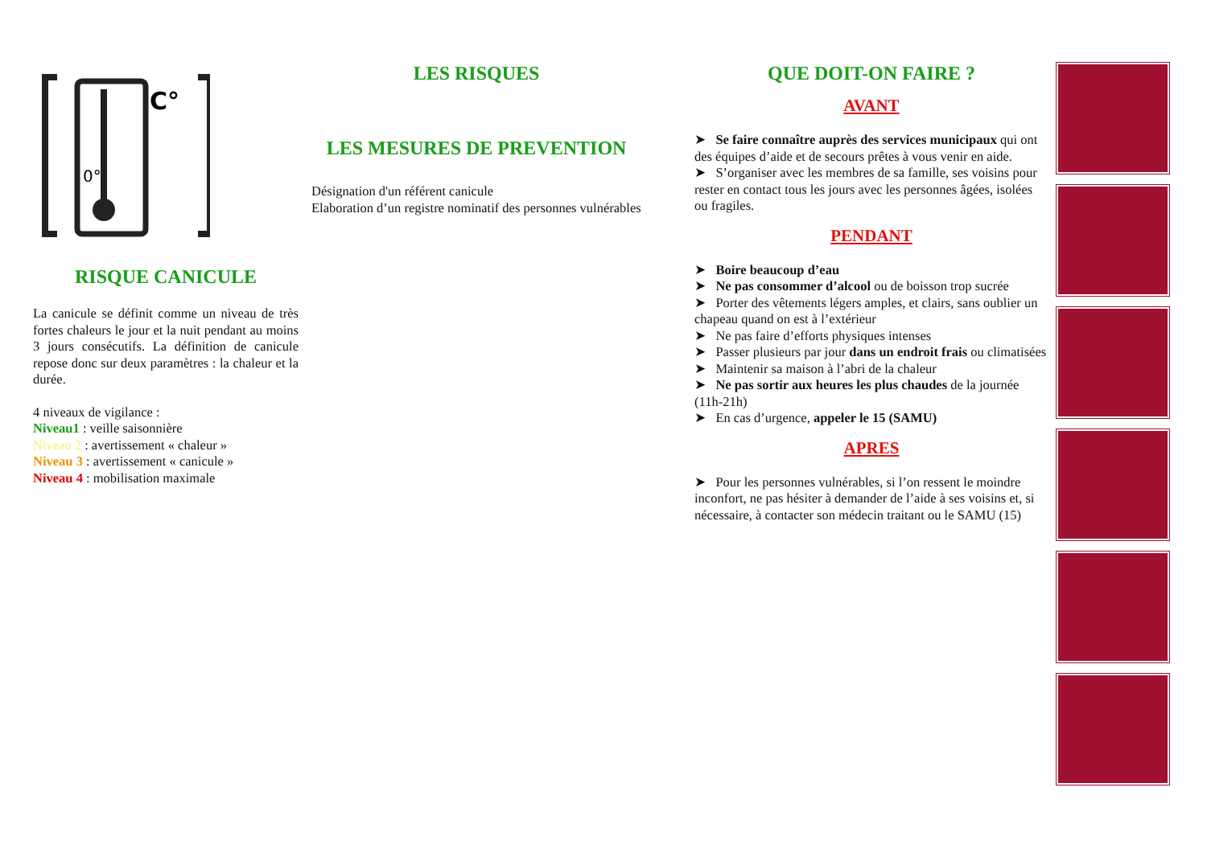C°
0°
RISQUE CANICULE
La canicule se définit comme un niveau de très fortes chaleurs le jour et la nuit pendant au moins 3 jours consécutifs. La définition de canicule repose donc sur deux paramètres : la chaleur et la durée.
4 niveaux de vigilance :
Niveau1 : veille saisonnière
Niveau 2 : avertissement « chaleur »
Niveau 3 : avertissement « canicule »
Niveau 4 : mobilisation maximale
LES RISQUES
LES MESURES DE PREVENTION
Désignation d'un référent canicule
Elaboration d’un registre nominatif des personnes vulnérables
QUE DOIT-ON FAIRE ?
AVANT
➤ Se faire connaître auprès des services municipaux qui ont des équipes d’aide et de secours prêtes à vous venir en aide.
➤ S’organiser avec les membres de sa famille, ses voisins pour rester en contact tous les jours avec les personnes âgées, isolées ou fragiles.
PENDANT
➤ Boire beaucoup d’eau
➤ Ne pas consommer d’alcool ou de boisson trop sucrée
➤ Porter des vêtements légers amples, et clairs, sans oublier un chapeau quand on est à l’extérieur
➤ Ne pas faire d’efforts physiques intenses
➤ Passer plusieurs par jour dans un endroit frais ou climatisées
➤ Maintenir sa maison à l’abri de la chaleur
➤ Ne pas sortir aux heures les plus chaudes de la journée (11h-21h)
➤ En cas d’urgence, appeler le 15 (SAMU)
APRES
➤ Pour les personnes vulnérables, si l’on ressent le moindre inconfort, ne pas hésiter à demander de l’aide à ses voisins et, si nécessaire, à contacter son médecin traitant ou le SAMU (15)